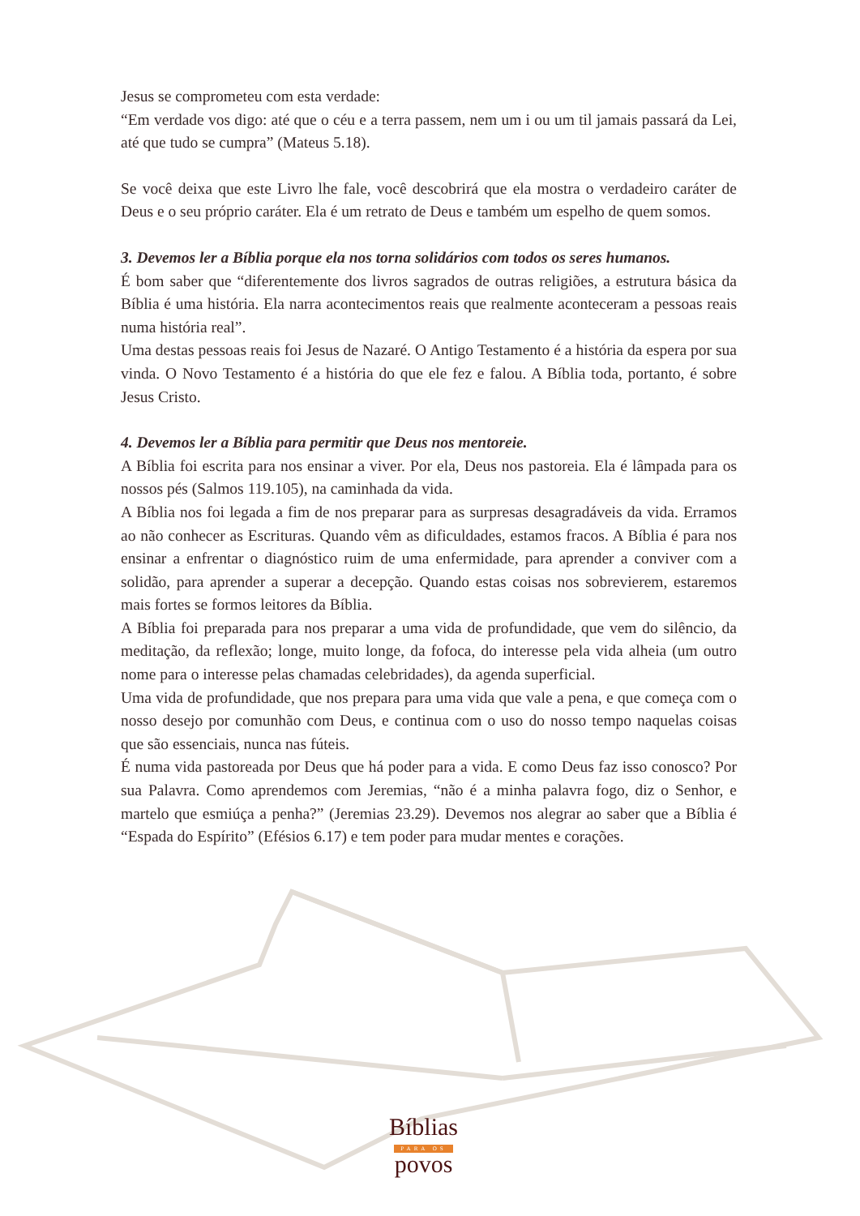Jesus se comprometeu com esta verdade:
“Em verdade vos digo: até que o céu e a terra passem, nem um i ou um til jamais passará da Lei, até que tudo se cumpra” (Mateus 5.18).
Se você deixa que este Livro lhe fale, você descobrirá que ela mostra o verdadeiro caráter de Deus e o seu próprio caráter. Ela é um retrato de Deus e também um espelho de quem somos.
3. Devemos ler a Bíblia porque ela nos torna solidários com todos os seres humanos.
É bom saber que “diferentemente dos livros sagrados de outras religiões, a estrutura básica da Bíblia é uma história. Ela narra acontecimentos reais que realmente aconteceram a pessoas reais numa história real”.
Uma destas pessoas reais foi Jesus de Nazaré. O Antigo Testamento é a história da espera por sua vinda. O Novo Testamento é a história do que ele fez e falou. A Bíblia toda, portanto, é sobre Jesus Cristo.
4. Devemos ler a Bíblia para permitir que Deus nos mentoreie.
A Bíblia foi escrita para nos ensinar a viver. Por ela, Deus nos pastoreia. Ela é lâmpada para os nossos pés (Salmos 119.105), na caminhada da vida.
A Bíblia nos foi legada a fim de nos preparar para as surpresas desagradáveis da vida. Erramos ao não conhecer as Escrituras. Quando vêm as dificuldades, estamos fracos. A Bíblia é para nos ensinar a enfrentar o diagnóstico ruim de uma enfermidade, para aprender a conviver com a solidão, para aprender a superar a decepção. Quando estas coisas nos sobrevierem, estaremos mais fortes se formos leitores da Bíblia.
A Bíblia foi preparada para nos preparar a uma vida de profundidade, que vem do silêncio, da meditação, da reflexão; longe, muito longe, da fofoca, do interesse pela vida alheia (um outro nome para o interesse pelas chamadas celebridades), da agenda superficial.
Uma vida de profundidade, que nos prepara para uma vida que vale a pena, e que começa com o nosso desejo por comunhão com Deus, e continua com o uso do nosso tempo naquelas coisas que são essenciais, nunca nas fúteis.
É numa vida pastoreada por Deus que há poder para a vida. E como Deus faz isso conosco? Por sua Palavra. Como aprendemos com Jeremias, “não é a minha palavra fogo, diz o Senhor, e martelo que esmiúça a penha?” (Jeremias 23.29). Devemos nos alegrar ao saber que a Bíblia é “Espada do Espírito” (Efésios 6.17) e tem poder para mudar mentes e corações.
Bíblias
PARA OS
povos